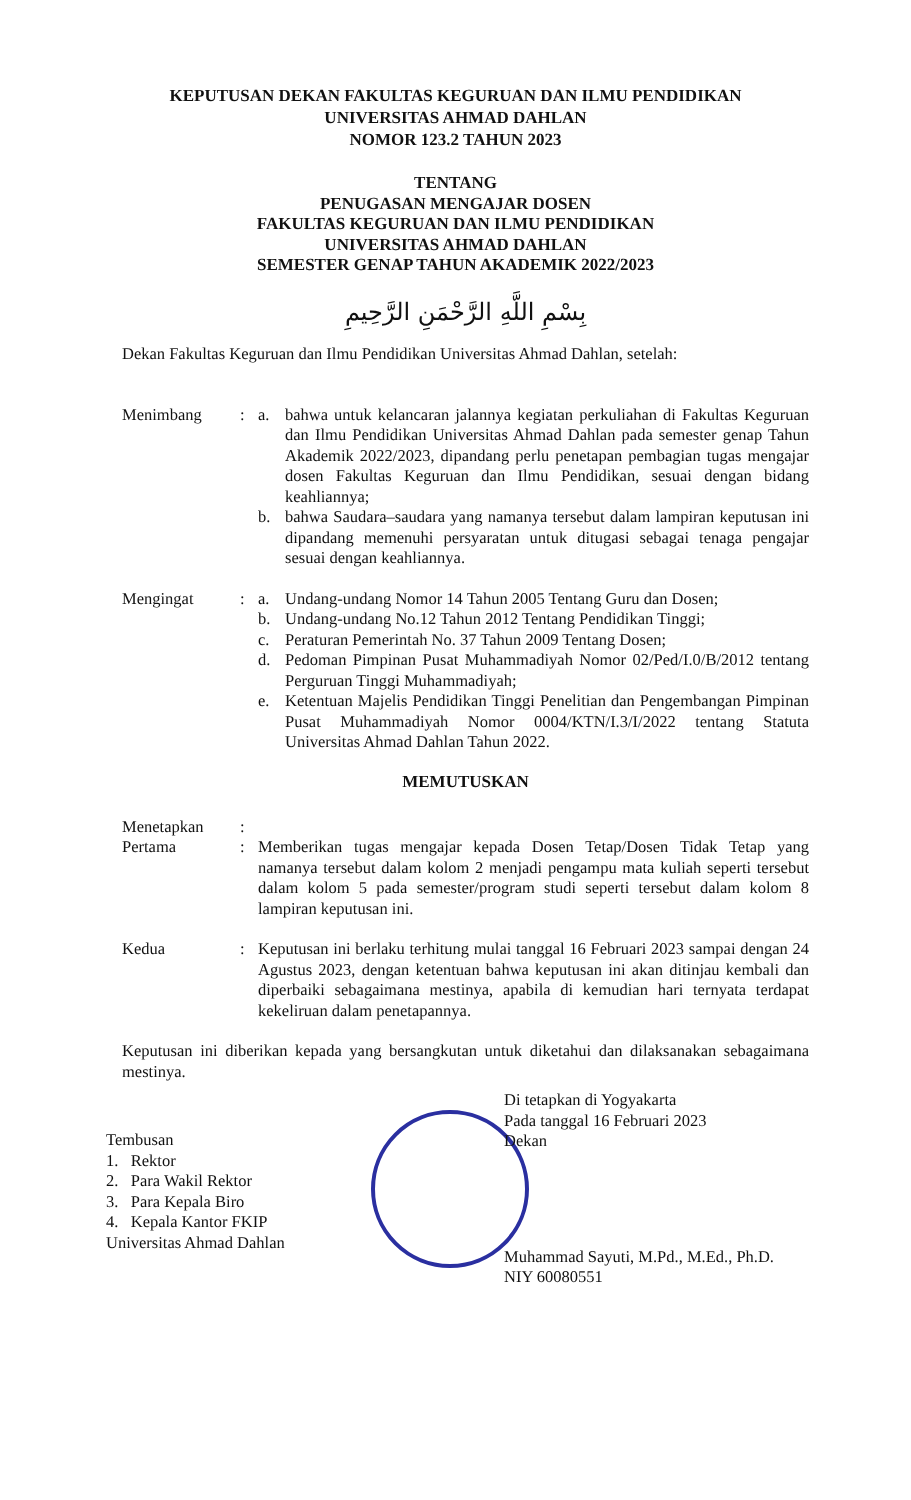KEPUTUSAN DEKAN FAKULTAS KEGURUAN DAN ILMU PENDIDIKAN
UNIVERSITAS AHMAD DAHLAN
NOMOR 123.2 TAHUN 2023
TENTANG
PENUGASAN MENGAJAR DOSEN
FAKULTAS KEGURUAN DAN ILMU PENDIDIKAN
UNIVERSITAS AHMAD DAHLAN
SEMESTER GENAP TAHUN AKADEMIK 2022/2023
بِسْمِ اللَّهِ الرَّحْمَنِ الرَّحِيمِ
Dekan Fakultas Keguruan dan Ilmu Pendidikan Universitas Ahmad Dahlan, setelah:
| Menimbang | : | a. | bahwa untuk kelancaran jalannya kegiatan perkuliahan di Fakultas Keguruan dan Ilmu Pendidikan Universitas Ahmad Dahlan pada semester genap Tahun Akademik 2022/2023, dipandang perlu penetapan pembagian tugas mengajar dosen Fakultas Keguruan dan Ilmu Pendidikan, sesuai dengan bidang keahliannya; |
| | | b. | bahwa Saudara–saudara yang namanya tersebut dalam lampiran keputusan ini dipandang memenuhi persyaratan untuk ditugasi sebagai tenaga pengajar sesuai dengan keahliannya. |
| Mengingat | : | a. | Undang-undang Nomor 14 Tahun 2005 Tentang Guru dan Dosen; |
| | | b. | Undang-undang No.12 Tahun 2012 Tentang Pendidikan Tinggi; |
| | | c. | Peraturan Pemerintah No. 37 Tahun 2009 Tentang Dosen; |
| | | d. | Pedoman Pimpinan Pusat Muhammadiyah Nomor 02/Ped/I.0/B/2012 tentang Perguruan Tinggi Muhammadiyah; |
| | | e. | Ketentuan Majelis Pendidikan Tinggi Penelitian dan Pengembangan Pimpinan Pusat Muhammadiyah Nomor 0004/KTN/I.3/I/2022 tentang Statuta Universitas Ahmad Dahlan Tahun 2022. |
MEMUTUSKAN
| Menetapkan | : | |
| Pertama | : | Memberikan tugas mengajar kepada Dosen Tetap/Dosen Tidak Tetap yang namanya tersebut dalam kolom 2 menjadi pengampu mata kuliah seperti tersebut dalam kolom 5 pada semester/program studi seperti tersebut dalam kolom 8 lampiran keputusan ini. |
| Kedua | : | Keputusan ini berlaku terhitung mulai tanggal 16 Februari 2023 sampai dengan 24 Agustus 2023, dengan ketentuan bahwa keputusan ini akan ditinjau kembali dan diperbaiki sebagaimana mestinya, apabila di kemudian hari ternyata terdapat kekeliruan dalam penetapannya. |
Keputusan ini diberikan kepada yang bersangkutan untuk diketahui dan dilaksanakan sebagaimana mestinya.
Tembusan
1. Rektor
2. Para Wakil Rektor
3. Para Kepala Biro
4. Kepala Kantor FKIP
Universitas Ahmad Dahlan
Di tetapkan di Yogyakarta
Pada tanggal 16 Februari 2023
Dekan
Muhammad Sayuti, M.Pd., M.Ed., Ph.D.
NIY 60080551